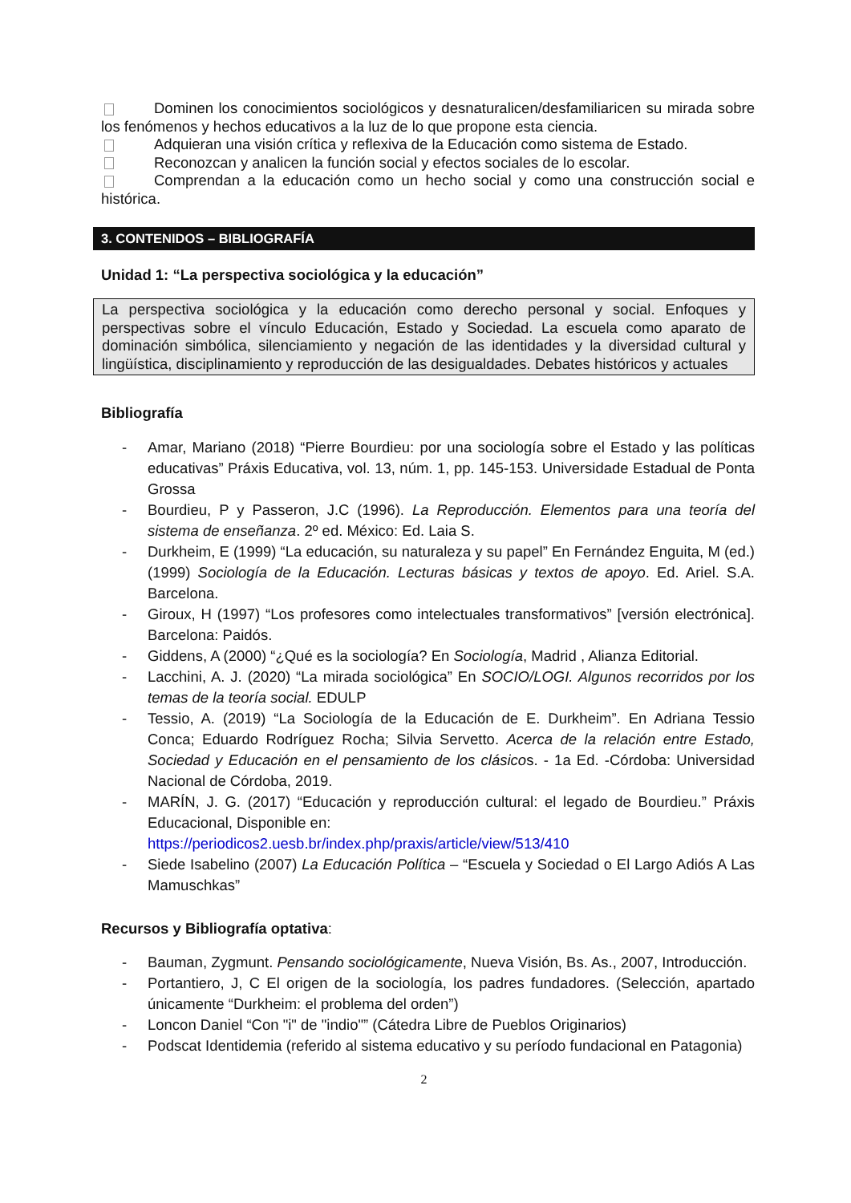Dominen los conocimientos sociológicos y desnaturalicen/desfamiliaricen su mirada sobre los fenómenos y hechos educativos a la luz de lo que propone esta ciencia.
Adquieran una visión crítica y reflexiva de la Educación como sistema de Estado.
Reconozcan y analicen la función social y efectos sociales de lo escolar.
Comprendan a la educación como un hecho social y como una construcción social e histórica.
3. CONTENIDOS – BIBLIOGRAFÍA
Unidad 1: “La perspectiva sociológica y la educación”
La perspectiva sociológica y la educación como derecho personal y social. Enfoques y perspectivas sobre el vínculo Educación, Estado y Sociedad. La escuela como aparato de dominación simbólica, silenciamiento y negación de las identidades y la diversidad cultural y lingüística, disciplinamiento y reproducción de las desigualdades. Debates históricos y actuales
Bibliografía
- Amar, Mariano (2018) “Pierre Bourdieu: por una sociología sobre el Estado y las políticas educativas” Práxis Educativa, vol. 13, núm. 1, pp. 145-153. Universidade Estadual de Ponta Grossa
- Bourdieu, P y Passeron, J.C (1996). La Reproducción. Elementos para una teoría del sistema de enseñanza. 2º ed. México: Ed. Laia S.
- Durkheim, E (1999) “La educación, su naturaleza y su papel” En Fernández Enguita, M (ed.) (1999) Sociología de la Educación. Lecturas básicas y textos de apoyo. Ed. Ariel. S.A. Barcelona.
- Giroux, H (1997) “Los profesores como intelectuales transformativos” [versión electrónica]. Barcelona: Paidós.
- Giddens, A (2000) “¿Qué es la sociología? En Sociología, Madrid , Alianza Editorial.
- Lacchini, A. J. (2020) “La mirada sociológica” En SOCIO/LOGI. Algunos recorridos por los temas de la teoría social. EDULP
- Tessio, A. (2019) “La Sociología de la Educación de E. Durkheim”. En Adriana Tessio Conca; Eduardo Rodríguez Rocha; Silvia Servetto. Acerca de la relación entre Estado, Sociedad y Educación en el pensamiento de los clásicos. - 1a Ed. -Córdoba: Universidad Nacional de Córdoba, 2019.
- MARÍN, J. G. (2017) “Educación y reproducción cultural: el legado de Bourdieu.” Práxis Educacional, Disponible en:
https://periodicos2.uesb.br/index.php/praxis/article/view/513/410
- Siede Isabelino (2007) La Educación Política – “Escuela y Sociedad o El Largo Adiós A Las Mamuschkas”
Recursos y Bibliografía optativa:
- Bauman, Zygmunt. Pensando sociológicamente, Nueva Visión, Bs. As., 2007, Introducción.
- Portantiero, J, C El origen de la sociología, los padres fundadores. (Selección, apartado únicamente “Durkheim: el problema del orden”)
- Loncon Daniel “Con "i" de "indio"” (Cátedra Libre de Pueblos Originarios)
- Podscat Identidemia (referido al sistema educativo y su período fundacional en Patagonia)
2